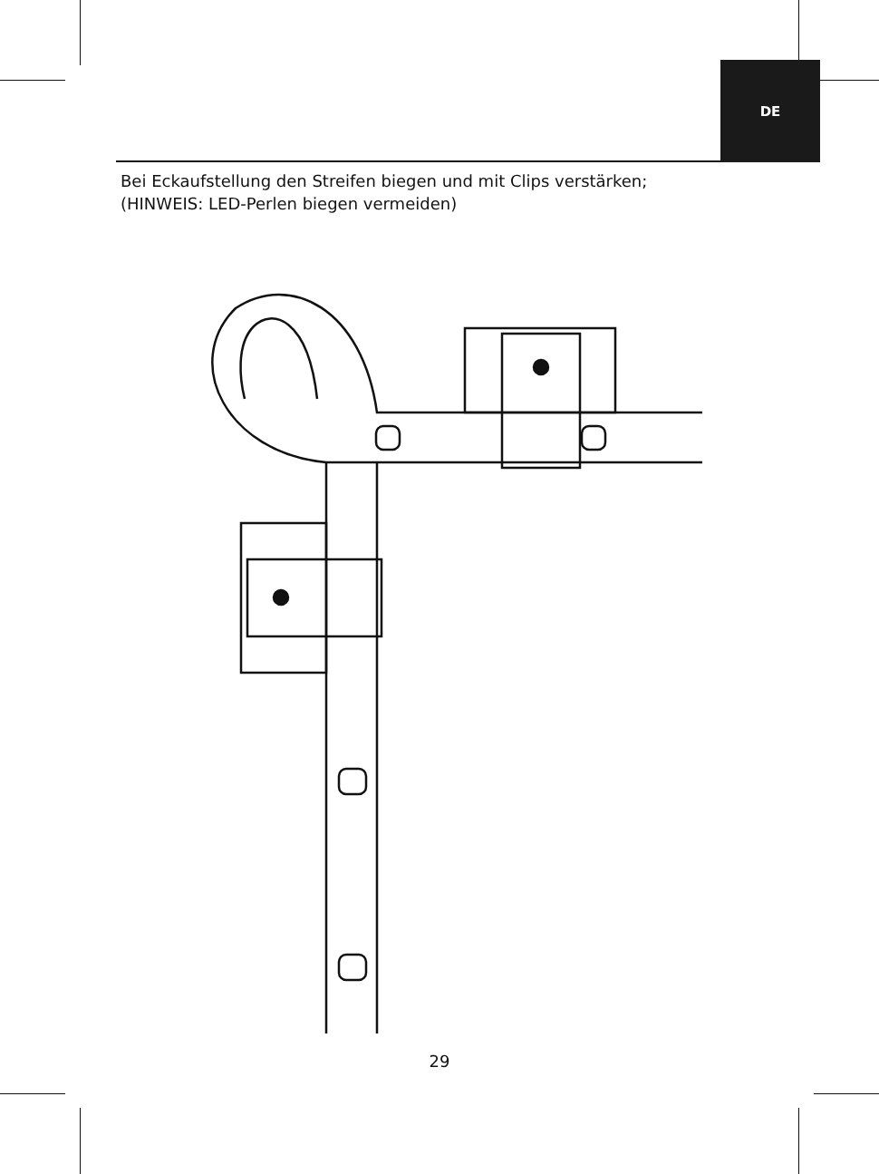DE
Bei Eckaufstellung den Streifen biegen und mit Clips verstärken;
(HINWEIS: LED-Perlen biegen vermeiden)
29